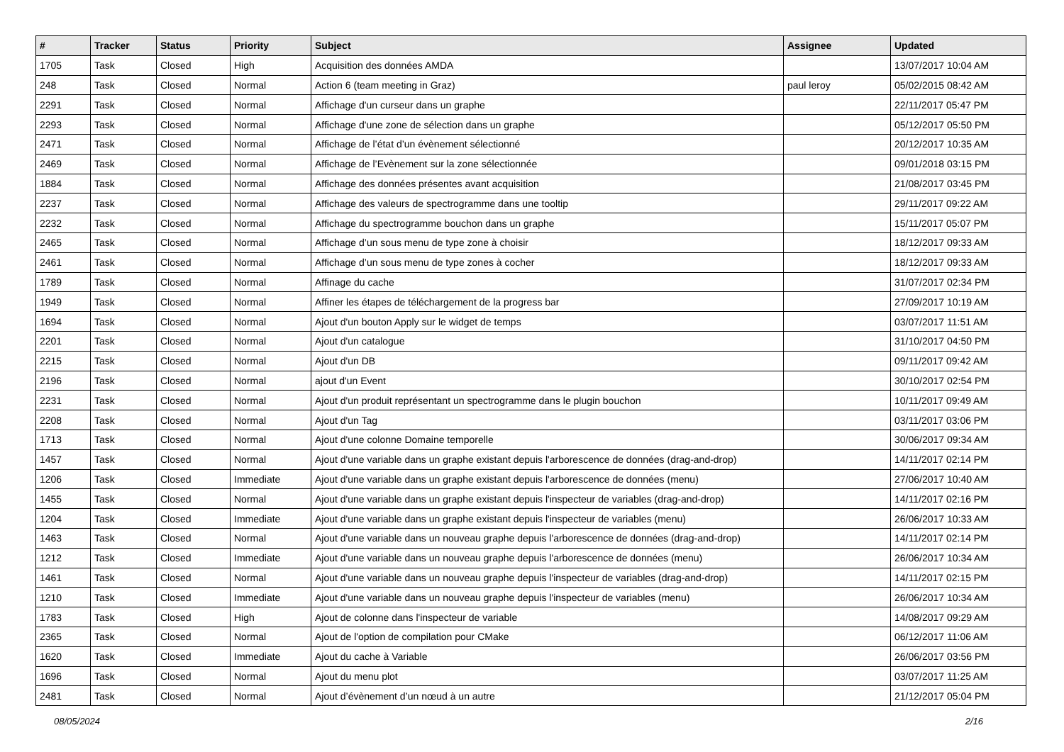| # | Tracker | Status | Priority | Subject | Assignee | Updated |
| --- | --- | --- | --- | --- | --- | --- |
| 1705 | Task | Closed | High | Acquisition des données AMDA | | 13/07/2017 10:04 AM |
| 248 | Task | Closed | Normal | Action 6 (team meeting in Graz) | paul leroy | 05/02/2015 08:42 AM |
| 2291 | Task | Closed | Normal | Affichage d'un curseur dans un graphe | | 22/11/2017 05:47 PM |
| 2293 | Task | Closed | Normal | Affichage d'une zone de sélection dans un graphe | | 05/12/2017 05:50 PM |
| 2471 | Task | Closed | Normal | Affichage de l’état d’un évènement sélectionné | | 20/12/2017 10:35 AM |
| 2469 | Task | Closed | Normal | Affichage de l’Evènement sur la zone sélectionnée | | 09/01/2018 03:15 PM |
| 1884 | Task | Closed | Normal | Affichage des données présentes avant acquisition | | 21/08/2017 03:45 PM |
| 2237 | Task | Closed | Normal | Affichage des valeurs de spectrogramme dans une tooltip | | 29/11/2017 09:22 AM |
| 2232 | Task | Closed | Normal | Affichage du spectrogramme bouchon dans un graphe | | 15/11/2017 05:07 PM |
| 2465 | Task | Closed | Normal | Affichage d’un sous menu de type zone à choisir | | 18/12/2017 09:33 AM |
| 2461 | Task | Closed | Normal | Affichage d’un sous menu de type zones à cocher | | 18/12/2017 09:33 AM |
| 1789 | Task | Closed | Normal | Affinage du cache | | 31/07/2017 02:34 PM |
| 1949 | Task | Closed | Normal | Affiner les étapes de téléchargement de la progress bar | | 27/09/2017 10:19 AM |
| 1694 | Task | Closed | Normal | Ajout d'un bouton Apply sur le widget de temps | | 03/07/2017 11:51 AM |
| 2201 | Task | Closed | Normal | Ajout d'un catalogue | | 31/10/2017 04:50 PM |
| 2215 | Task | Closed | Normal | Ajout d'un DB | | 09/11/2017 09:42 AM |
| 2196 | Task | Closed | Normal | ajout d'un Event | | 30/10/2017 02:54 PM |
| 2231 | Task | Closed | Normal | Ajout d'un produit représentant un spectrogramme dans le plugin bouchon | | 10/11/2017 09:49 AM |
| 2208 | Task | Closed | Normal | Ajout d'un Tag | | 03/11/2017 03:06 PM |
| 1713 | Task | Closed | Normal | Ajout d'une colonne Domaine temporelle | | 30/06/2017 09:34 AM |
| 1457 | Task | Closed | Normal | Ajout d'une variable dans un graphe existant depuis l'arborescence de données (drag-and-drop) | | 14/11/2017 02:14 PM |
| 1206 | Task | Closed | Immediate | Ajout d'une variable dans un graphe existant depuis l'arborescence de données (menu) | | 27/06/2017 10:40 AM |
| 1455 | Task | Closed | Normal | Ajout d'une variable dans un graphe existant depuis l'inspecteur de variables (drag-and-drop) | | 14/11/2017 02:16 PM |
| 1204 | Task | Closed | Immediate | Ajout d'une variable dans un graphe existant depuis l'inspecteur de variables (menu) | | 26/06/2017 10:33 AM |
| 1463 | Task | Closed | Normal | Ajout d'une variable dans un nouveau graphe depuis l'arborescence de données (drag-and-drop) | | 14/11/2017 02:14 PM |
| 1212 | Task | Closed | Immediate | Ajout d'une variable dans un nouveau graphe depuis l'arborescence de données (menu) | | 26/06/2017 10:34 AM |
| 1461 | Task | Closed | Normal | Ajout d'une variable dans un nouveau graphe depuis l'inspecteur de variables (drag-and-drop) | | 14/11/2017 02:15 PM |
| 1210 | Task | Closed | Immediate | Ajout d'une variable dans un nouveau graphe depuis l'inspecteur de variables (menu) | | 26/06/2017 10:34 AM |
| 1783 | Task | Closed | High | Ajout de colonne dans l'inspecteur de variable | | 14/08/2017 09:29 AM |
| 2365 | Task | Closed | Normal | Ajout de l'option de compilation pour CMake | | 06/12/2017 11:06 AM |
| 1620 | Task | Closed | Immediate | Ajout du cache à Variable | | 26/06/2017 03:56 PM |
| 1696 | Task | Closed | Normal | Ajout du menu plot | | 03/07/2017 11:25 AM |
| 2481 | Task | Closed | Normal | Ajout d’évènement d’un nœud à un autre | | 21/12/2017 05:04 PM |
08/05/2024 2/16